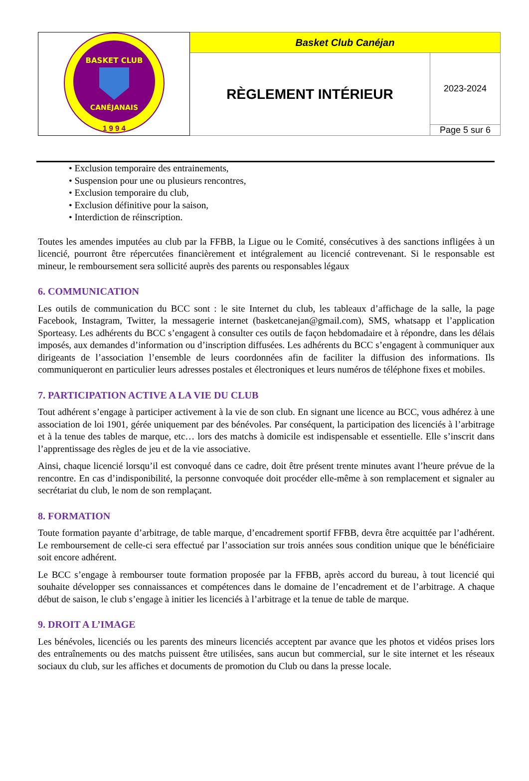| BASKET CLUB CANÉJANAIS 1 9 9 4 | Basket Club Canéjan | |
| | RÈGLEMENT INTÉRIEUR | 2023-2024 |
| | | Page 5 sur 6 |
• Exclusion temporaire des entrainements,
• Suspension pour une ou plusieurs rencontres,
• Exclusion temporaire du club,
• Exclusion définitive pour la saison,
• Interdiction de réinscription.
Toutes les amendes imputées au club par la FFBB, la Ligue ou le Comité, consécutives à des sanctions infligées à un licencié, pourront être répercutées financièrement et intégralement au licencié contrevenant. Si le responsable est mineur, le remboursement sera sollicité auprès des parents ou responsables légaux
6. COMMUNICATION
Les outils de communication du BCC sont : le site Internet du club, les tableaux d’affichage de la salle, la page Facebook, Instagram, Twitter, la messagerie internet (basketcanejan@gmail.com), SMS, whatsapp et l’application Sporteasy. Les adhérents du BCC s’engagent à consulter ces outils de façon hebdomadaire et à répondre, dans les délais imposés, aux demandes d’information ou d’inscription diffusées. Les adhérents du BCC s’engagent à communiquer aux dirigeants de l’association l’ensemble de leurs coordonnées afin de faciliter la diffusion des informations. Ils communiqueront en particulier leurs adresses postales et électroniques et leurs numéros de téléphone fixes et mobiles.
7. PARTICIPATION ACTIVE A LA VIE DU CLUB
Tout adhérent s’engage à participer activement à la vie de son club. En signant une licence au BCC, vous adhérez à une association de loi 1901, gérée uniquement par des bénévoles. Par conséquent, la participation des licenciés à l’arbitrage et à la tenue des tables de marque, etc… lors des matchs à domicile est indispensable et essentielle. Elle s’inscrit dans l’apprentissage des règles de jeu et de la vie associative.
Ainsi, chaque licencié lorsqu’il est convoqué dans ce cadre, doit être présent trente minutes avant l’heure prévue de la rencontre. En cas d’indisponibilité, la personne convoquée doit procéder elle-même à son remplacement et signaler au secrétariat du club, le nom de son remplaçant.
8. FORMATION
Toute formation payante d’arbitrage, de table marque, d’encadrement sportif FFBB, devra être acquittée par l’adhérent. Le remboursement de celle-ci sera effectué par l’association sur trois années sous condition unique que le bénéficiaire soit encore adhérent.
Le BCC s’engage à rembourser toute formation proposée par la FFBB, après accord du bureau, à tout licencié qui souhaite développer ses connaissances et compétences dans le domaine de l’encadrement et de l’arbitrage. A chaque début de saison, le club s’engage à initier les licenciés à l’arbitrage et la tenue de table de marque.
9. DROIT A L’IMAGE
Les bénévoles, licenciés ou les parents des mineurs licenciés acceptent par avance que les photos et vidéos prises lors des entraînements ou des matchs puissent être utilisées, sans aucun but commercial, sur le site internet et les réseaux sociaux du club, sur les affiches et documents de promotion du Club ou dans la presse locale.